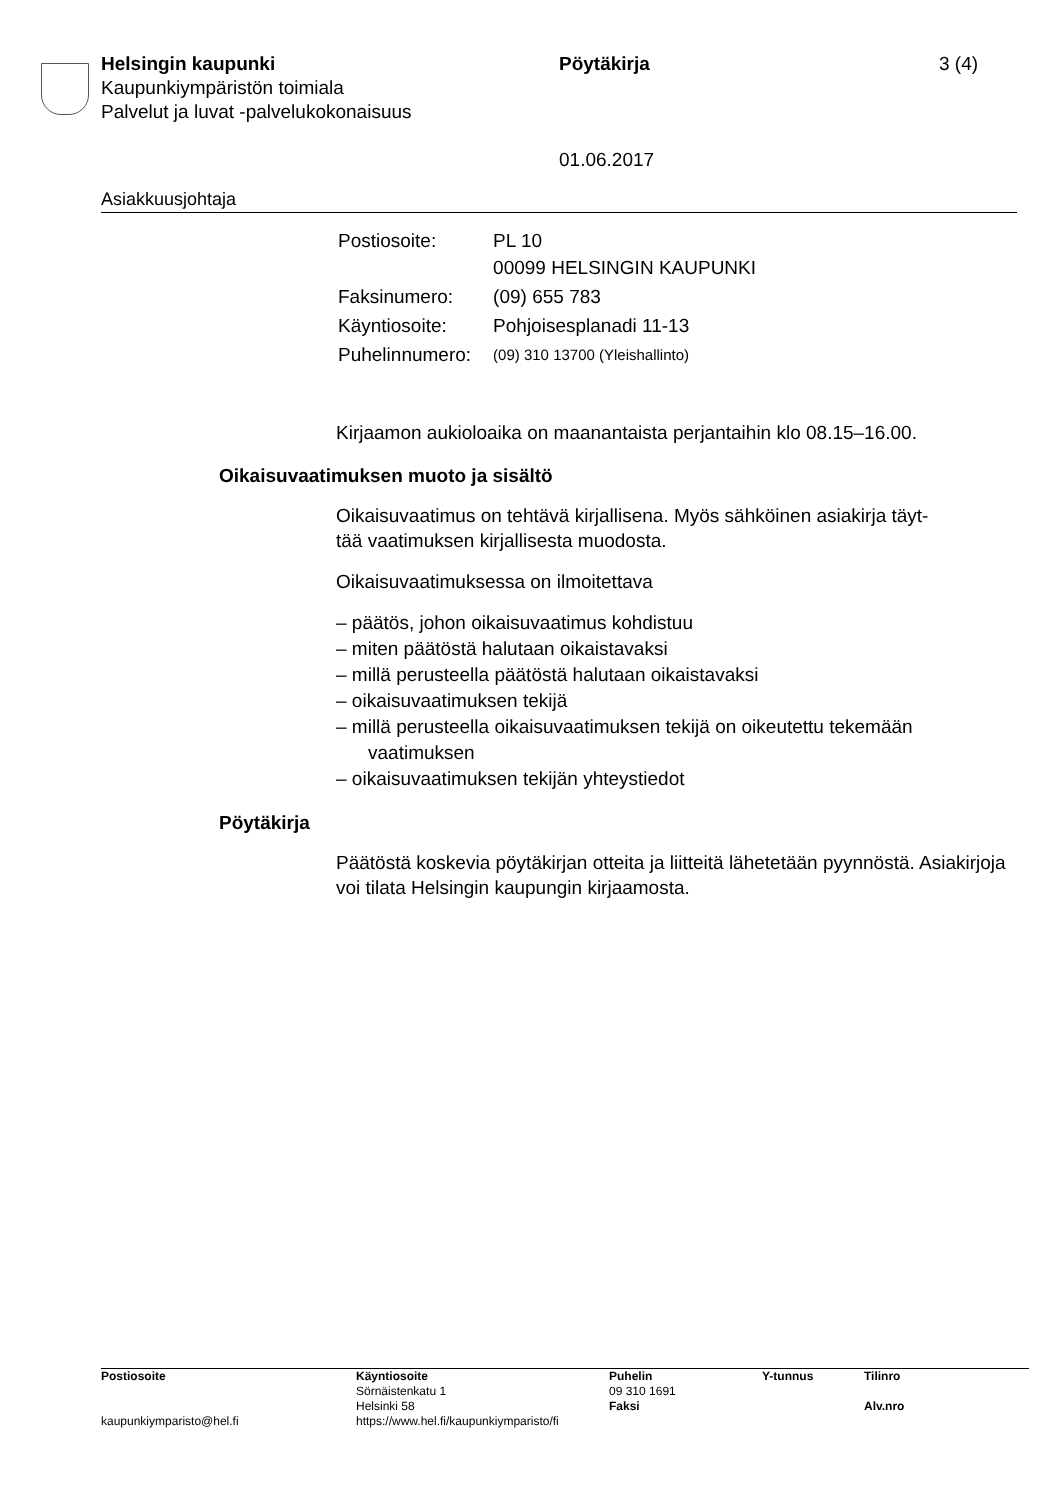Helsingin kaupunki
Kaupunkiympäristön toimiala
Palvelut ja luvat -palvelukokonaisuus
Pöytäkirja
01.06.2017
3 (4)
Asiakkuusjohtaja
| Postiosoite: | PL 10 00099 HELSINGIN KAUPUNKI |
| Faksinumero: | (09) 655 783 |
| Käyntiosoite: | Pohjoisesplanadi 11-13 |
| Puhelinnumero: | (09) 310 13700 (Yleishallinto) |
Kirjaamon aukioloaika on maanantaista perjantaihin klo 08.15–16.00.
Oikaisuvaatimuksen muoto ja sisältö
Oikaisuvaatimus on tehtävä kirjallisena. Myös sähköinen asiakirja täyt-
tää vaatimuksen kirjallisesta muodosta.
Oikaisuvaatimuksessa on ilmoitettava
– päätös, johon oikaisuvaatimus kohdistuu
– miten päätöstä halutaan oikaistavaksi
– millä perusteella päätöstä halutaan oikaistavaksi
– oikaisuvaatimuksen tekijä
– millä perusteella oikaisuvaatimuksen tekijä on oikeutettu tekemään vaatimuksen
– oikaisuvaatimuksen tekijän yhteystiedot
Pöytäkirja
Päätöstä koskevia pöytäkirjan otteita ja liitteitä lähetetään pyynnöstä. Asiakirjoja voi tilata Helsingin kaupungin kirjaamosta.
| Postiosoite | Käyntiosoite Sörnäistenkatu 1 Helsinki 58 | Puhelin 09 310 1691 Faksi | Y-tunnus | Tilinro Alv.nro |
| kaupunkiymparisto@hel.fi | https://www.hel.fi/kaupunkiymparisto/fi | | | |